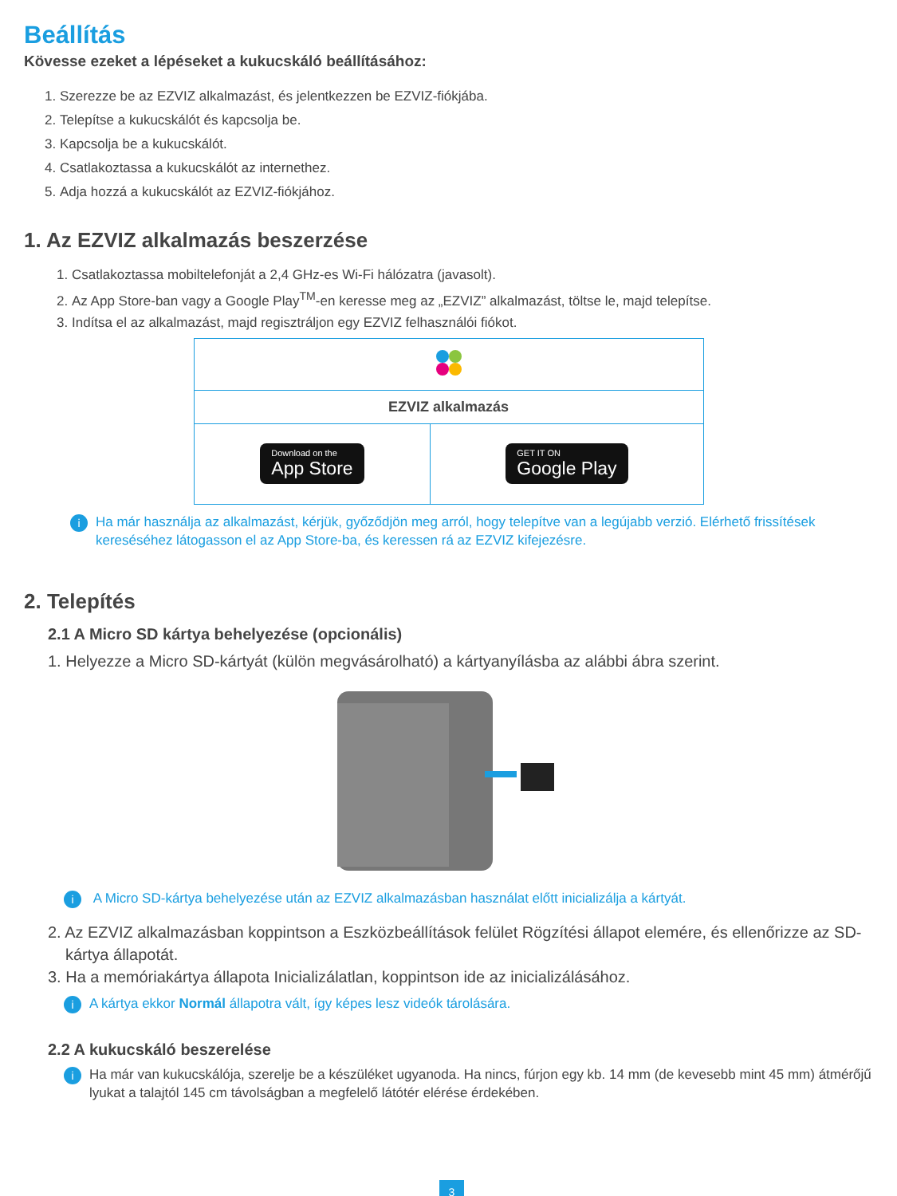Beállítás
Kövesse ezeket a lépéseket a kukucskáló beállításához:
1. Szerezze be az EZVIZ alkalmazást, és jelentkezzen be EZVIZ-fiókjába.
2. Telepítse a kukucskálót és kapcsolja be.
3. Kapcsolja be a kukucskálót.
4. Csatlakoztassa a kukucskálót az internethez.
5. Adja hozzá a kukucskálót az EZVIZ-fiókjához.
1. Az EZVIZ alkalmazás beszerzése
1. Csatlakoztassa mobiltelefonját a 2,4 GHz-es Wi-Fi hálózatra (javasolt).
2. Az App Store-ban vagy a Google Play<sup>TM</sup>-en keresse meg az „EZVIZ” alkalmazást, töltse le, majd telepítse.
3. Indítsa el az alkalmazást, majd regisztráljon egy EZVIZ felhasználói fiókot.
| EZVIZ alkalmazás | |
| Download on the App Store | GET IT ON Google Play |
i Ha már használja az alkalmazást, kérjük, győződjön meg arról, hogy telepítve van a legújabb verzió. Elérhető frissítések kereséséhez látogasson el az App Store-ba, és keressen rá az EZVIZ kifejezésre.
2. Telepítés
2.1 A Micro SD kártya behelyezése (opcionális)
1. Helyezze a Micro SD-kártyát (külön megvásárolható) a kártyanyílásba az alábbi ábra szerint.
i A Micro SD-kártya behelyezése után az EZVIZ alkalmazásban használat előtt inicializálja a kártyát.
2. Az EZVIZ alkalmazásban koppintson a Eszközbeállítások felület Rögzítési állapot elemére, és ellenőrizze az SD-kártya állapotát.
3. Ha a memóriakártya állapota Inicializálatlan, koppintson ide az inicializálásához.
i A kártya ekkor Normál állapotra vált, így képes lesz videók tárolására.
2.2 A kukucskáló beszerelése
i Ha már van kukucskálója, szerelje be a készüléket ugyanoda. Ha nincs, fúrjon egy kb. 14 mm (de kevesebb mint 45 mm) átmérőjű lyukat a talajtól 145 cm távolságban a megfelelő látótér elérése érdekében.
3